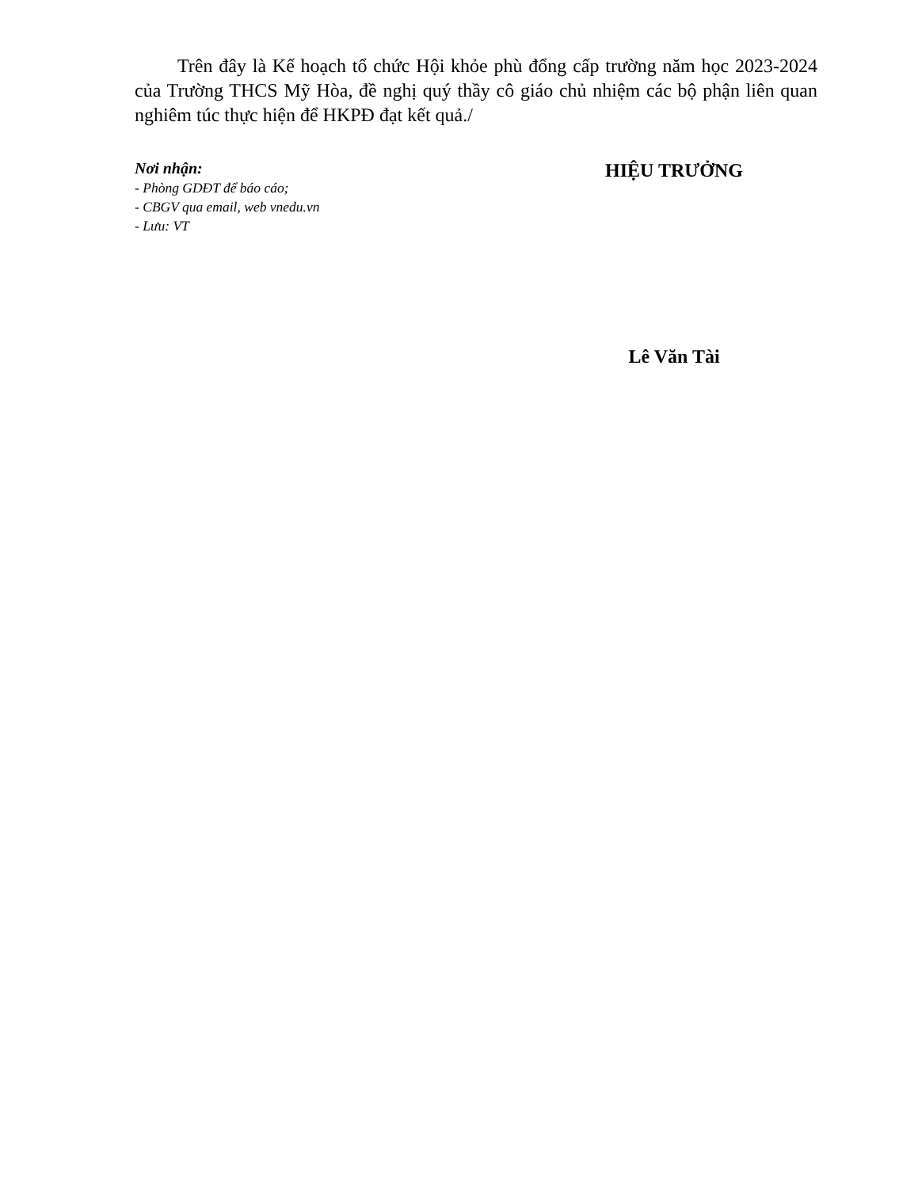Trên đây là Kế hoạch tổ chức Hội khỏe phù đổng cấp trường năm học 2023-2024 của Trường THCS Mỹ Hòa, đề nghị quý thầy cô giáo chủ nhiệm các bộ phận liên quan nghiêm túc thực hiện để HKPĐ đạt kết quả./
Nơi nhận:
- Phòng GDĐT để báo cáo;
- CBGV qua email, web vnedu.vn
- Lưu: VT
HIỆU TRƯỞNG
Lê Văn Tài